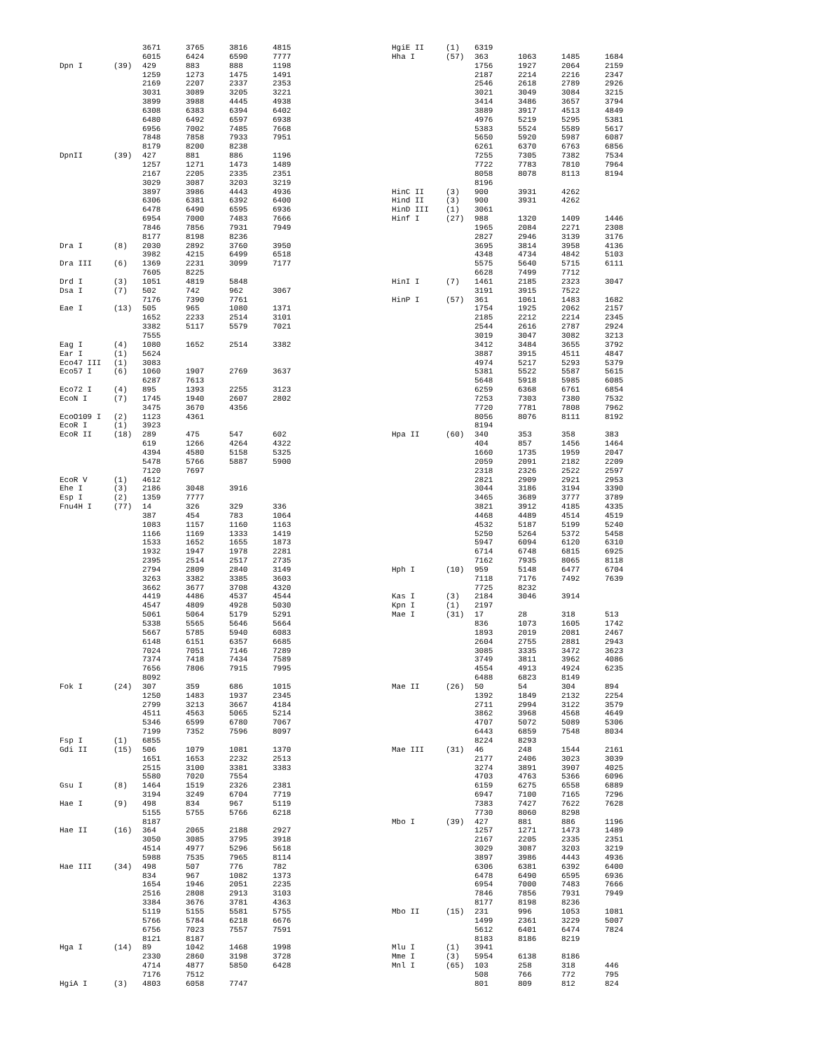| | | 3671 | 3765 | 3816 | 4815 |
| | | 6015 | 6424 | 6590 | 7777 |
| Dpn I | (39) | 429 | 883 | 888 | 1198 |
| | | 1259 | 1273 | 1475 | 1491 |
| | | 2169 | 2207 | 2337 | 2353 |
| | | 3031 | 3089 | 3205 | 3221 |
| | | 3899 | 3988 | 4445 | 4938 |
| | | 6308 | 6383 | 6394 | 6402 |
| | | 6480 | 6492 | 6597 | 6938 |
| | | 6956 | 7002 | 7485 | 7668 |
| | | 7848 | 7858 | 7933 | 7951 |
| | | 8179 | 8200 | 8238 | |
| DpnII | (39) | 427 | 881 | 886 | 1196 |
| | | 1257 | 1271 | 1473 | 1489 |
| | | 2167 | 2205 | 2335 | 2351 |
| | | 3029 | 3087 | 3203 | 3219 |
| | | 3897 | 3986 | 4443 | 4936 |
| | | 6306 | 6381 | 6392 | 6400 |
| | | 6478 | 6490 | 6595 | 6936 |
| | | 6954 | 7000 | 7483 | 7666 |
| | | 7846 | 7856 | 7931 | 7949 |
| | | 8177 | 8198 | 8236 | |
| Dra I | (8) | 2030 | 2892 | 3760 | 3950 |
| | | 3982 | 4215 | 6499 | 6518 |
| Dra III | (6) | 1369 | 2231 | 3099 | 7177 |
| | | 7605 | 8225 | | |
| Drd I | (3) | 1051 | 4819 | 5848 | |
| Dsa I | (7) | 502 | 742 | 962 | 3067 |
| | | 7176 | 7390 | 7761 | |
| Eae I | (13) | 505 | 965 | 1080 | 1371 |
| | | 1652 | 2233 | 2514 | 3101 |
| | | 3382 | 5117 | 5579 | 7021 |
| | | 7555 | | | |
| Eag I | (4) | 1080 | 1652 | 2514 | 3382 |
| Ear I | (1) | 5624 | | | |
| Eco47 III | (1) | 3083 | | | |
| Eco57 I | (6) | 1060 | 1907 | 2769 | 3637 |
| | | 6287 | 7613 | | |
| Eco72 I | (4) | 895 | 1393 | 2255 | 3123 |
| EcoN I | (7) | 1745 | 1940 | 2607 | 2802 |
| | | 3475 | 3670 | 4356 | |
| EcoO109 I | (2) | 1123 | 4361 | | |
| EcoR I | (1) | 3923 | | | |
| EcoR II | (18) | 289 | 475 | 547 | 602 |
| | | 619 | 1266 | 4264 | 4322 |
| | | 4394 | 4580 | 5158 | 5325 |
| | | 5478 | 5766 | 5887 | 5900 |
| | | 7120 | 7697 | | |
| EcoR V | (1) | 4612 | | | |
| Ehe I | (3) | 2186 | 3048 | 3916 | |
| Esp I | (2) | 1359 | 7777 | | |
| Fnu4H I | (77) | 14 | 326 | 329 | 336 |
| | | 387 | 454 | 783 | 1064 |
| | | 1083 | 1157 | 1160 | 1163 |
| | | 1166 | 1169 | 1333 | 1419 |
| | | 1533 | 1652 | 1655 | 1873 |
| | | 1932 | 1947 | 1978 | 2281 |
| | | 2395 | 2514 | 2517 | 2735 |
| | | 2794 | 2809 | 2840 | 3149 |
| | | 3263 | 3382 | 3385 | 3603 |
| | | 3662 | 3677 | 3708 | 4320 |
| | | 4419 | 4486 | 4537 | 4544 |
| | | 4547 | 4809 | 4928 | 5030 |
| | | 5061 | 5064 | 5179 | 5291 |
| | | 5338 | 5565 | 5646 | 5664 |
| | | 5667 | 5785 | 5940 | 6083 |
| | | 6148 | 6151 | 6357 | 6685 |
| | | 7024 | 7051 | 7146 | 7289 |
| | | 7374 | 7418 | 7434 | 7589 |
| | | 7656 | 7806 | 7915 | 7995 |
| | | 8092 | | | |
| Fok I | (24) | 307 | 359 | 686 | 1015 |
| | | 1250 | 1483 | 1937 | 2345 |
| | | 2799 | 3213 | 3667 | 4184 |
| | | 4511 | 4563 | 5065 | 5214 |
| | | 5346 | 6599 | 6780 | 7067 |
| | | 7199 | 7352 | 7596 | 8097 |
| Fsp I | (1) | 6855 | | | |
| Gdi II | (15) | 506 | 1079 | 1081 | 1370 |
| | | 1651 | 1653 | 2232 | 2513 |
| | | 2515 | 3100 | 3381 | 3383 |
| | | 5580 | 7020 | 7554 | |
| Gsu I | (8) | 1464 | 1519 | 2326 | 2381 |
| | | 3194 | 3249 | 6704 | 7719 |
| Hae I | (9) | 498 | 834 | 967 | 5119 |
| | | 5155 | 5755 | 5766 | 6218 |
| | | 8187 | | | |
| Hae II | (16) | 364 | 2065 | 2188 | 2927 |
| | | 3050 | 3085 | 3795 | 3918 |
| | | 4514 | 4977 | 5296 | 5618 |
| | | 5988 | 7535 | 7965 | 8114 |
| Hae III | (34) | 498 | 507 | 776 | 782 |
| | | 834 | 967 | 1082 | 1373 |
| | | 1654 | 1946 | 2051 | 2235 |
| | | 2516 | 2808 | 2913 | 3103 |
| | | 3384 | 3676 | 3781 | 4363 |
| | | 5119 | 5155 | 5581 | 5755 |
| | | 5766 | 5784 | 6218 | 6676 |
| | | 6756 | 7023 | 7557 | 7591 |
| | | 8121 | 8187 | | |
| Hga I | (14) | 89 | 1042 | 1468 | 1998 |
| | | 2330 | 2860 | 3198 | 3728 |
| | | 4714 | 4877 | 5850 | 6428 |
| | | 7176 | 7512 | | |
| HgiA I | (3) | 4803 | 6058 | 7747 | |
| HgiE II | (1) | 6319 | | | |
| Hha I | (57) | 363 | 1063 | 1485 | 1684 |
| | | 1756 | 1927 | 2064 | 2159 |
| | | 2187 | 2214 | 2216 | 2347 |
| | | 2546 | 2618 | 2789 | 2926 |
| | | 3021 | 3049 | 3084 | 3215 |
| | | 3414 | 3486 | 3657 | 3794 |
| | | 3889 | 3917 | 4513 | 4849 |
| | | 4976 | 5219 | 5295 | 5381 |
| | | 5383 | 5524 | 5589 | 5617 |
| | | 5650 | 5920 | 5987 | 6087 |
| | | 6261 | 6370 | 6763 | 6856 |
| | | 7255 | 7305 | 7382 | 7534 |
| | | 7722 | 7783 | 7810 | 7964 |
| | | 8058 | 8078 | 8113 | 8194 |
| | | 8196 | | | |
| HinC II | (3) | 900 | 3931 | 4262 | |
| Hind II | (3) | 900 | 3931 | 4262 | |
| HinD III | (1) | 3061 | | | |
| Hinf I | (27) | 988 | 1320 | 1409 | 1446 |
| | | 1965 | 2084 | 2271 | 2308 |
| | | 2827 | 2946 | 3139 | 3176 |
| | | 3695 | 3814 | 3958 | 4136 |
| | | 4348 | 4734 | 4842 | 5103 |
| | | 5575 | 5640 | 5715 | 6111 |
| | | 6628 | 7499 | 7712 | |
| HinI I | (7) | 1461 | 2185 | 2323 | 3047 |
| | | 3191 | 3915 | 7522 | |
| HinP I | (57) | 361 | 1061 | 1483 | 1682 |
| | | 1754 | 1925 | 2062 | 2157 |
| | | 2185 | 2212 | 2214 | 2345 |
| | | 2544 | 2616 | 2787 | 2924 |
| | | 3019 | 3047 | 3082 | 3213 |
| | | 3412 | 3484 | 3655 | 3792 |
| | | 3887 | 3915 | 4511 | 4847 |
| | | 4974 | 5217 | 5293 | 5379 |
| | | 5381 | 5522 | 5587 | 5615 |
| | | 5648 | 5918 | 5985 | 6085 |
| | | 6259 | 6368 | 6761 | 6854 |
| | | 7253 | 7303 | 7380 | 7532 |
| | | 7720 | 7781 | 7808 | 7962 |
| | | 8056 | 8076 | 8111 | 8192 |
| | | 8194 | | | |
| Hpa II | (60) | 340 | 353 | 358 | 383 |
| | | 404 | 857 | 1456 | 1464 |
| | | 1660 | 1735 | 1959 | 2047 |
| | | 2059 | 2091 | 2182 | 2209 |
| | | 2318 | 2326 | 2522 | 2597 |
| | | 2821 | 2909 | 2921 | 2953 |
| | | 3044 | 3186 | 3194 | 3390 |
| | | 3465 | 3689 | 3777 | 3789 |
| | | 3821 | 3912 | 4185 | 4335 |
| | | 4468 | 4489 | 4514 | 4519 |
| | | 4532 | 5187 | 5199 | 5240 |
| | | 5250 | 5264 | 5372 | 5458 |
| | | 5947 | 6094 | 6120 | 6310 |
| | | 6714 | 6748 | 6815 | 6925 |
| | | 7162 | 7935 | 8065 | 8118 |
| Hph I | (10) | 959 | 5148 | 6477 | 6704 |
| | | 7118 | 7176 | 7492 | 7639 |
| | | 7725 | 8232 | | |
| Kas I | (3) | 2184 | 3046 | 3914 | |
| Kpn I | (1) | 2197 | | | |
| Mae I | (31) | 17 | 28 | 318 | 513 |
| | | 836 | 1073 | 1605 | 1742 |
| | | 1893 | 2019 | 2081 | 2467 |
| | | 2604 | 2755 | 2881 | 2943 |
| | | 3085 | 3335 | 3472 | 3623 |
| | | 3749 | 3811 | 3962 | 4086 |
| | | 4554 | 4913 | 4924 | 6235 |
| | | 6488 | 6823 | 8149 | |
| Mae II | (26) | 50 | 54 | 304 | 894 |
| | | 1392 | 1849 | 2132 | 2254 |
| | | 2711 | 2994 | 3122 | 3579 |
| | | 3862 | 3968 | 4568 | 4649 |
| | | 4707 | 5072 | 5089 | 5306 |
| | | 6443 | 6859 | 7548 | 8034 |
| | | 8224 | 8293 | | |
| Mae III | (31) | 46 | 248 | 1544 | 2161 |
| | | 2177 | 2406 | 3023 | 3039 |
| | | 3274 | 3891 | 3907 | 4025 |
| | | 4703 | 4763 | 5366 | 6096 |
| | | 6159 | 6275 | 6558 | 6889 |
| | | 6947 | 7100 | 7165 | 7296 |
| | | 7383 | 7427 | 7622 | 7628 |
| | | 7730 | 8060 | 8298 | |
| Mbo I | (39) | 427 | 881 | 886 | 1196 |
| | | 1257 | 1271 | 1473 | 1489 |
| | | 2167 | 2205 | 2335 | 2351 |
| | | 3029 | 3087 | 3203 | 3219 |
| | | 3897 | 3986 | 4443 | 4936 |
| | | 6306 | 6381 | 6392 | 6400 |
| | | 6478 | 6490 | 6595 | 6936 |
| | | 6954 | 7000 | 7483 | 7666 |
| | | 7846 | 7856 | 7931 | 7949 |
| | | 8177 | 8198 | 8236 | |
| Mbo II | (15) | 231 | 996 | 1053 | 1081 |
| | | 1499 | 2361 | 3229 | 5007 |
| | | 5612 | 6401 | 6474 | 7824 |
| | | 8183 | 8186 | 8219 | |
| Mlu I | (1) | 3941 | | | |
| Mme I | (3) | 5954 | 6138 | 8186 | |
| Mnl I | (65) | 103 | 258 | 318 | 446 |
| | | 508 | 766 | 772 | 795 |
| | | 801 | 809 | 812 | 824 |